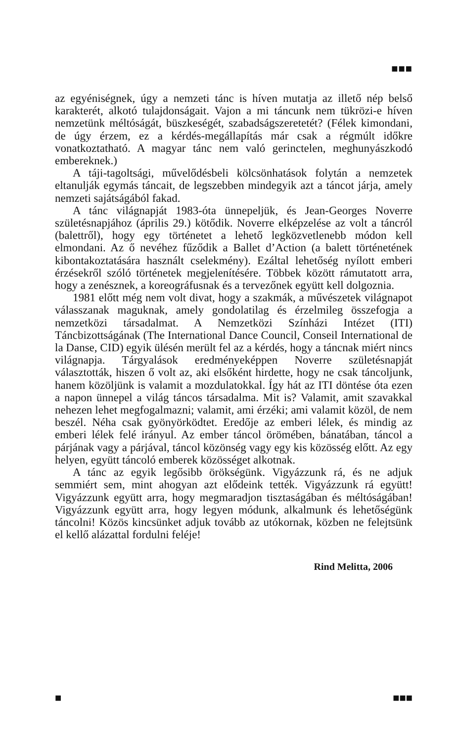■■■
az egyéniségnek, úgy a nemzeti tánc is híven mutatja az illető nép belső karakterét, alkotó tulajdonságait. Vajon a mi táncunk nem tükrözi-e híven nemzetünk méltóságát, büszkeségét, szabadságszeretetét? (Félek kimondani, de úgy érzem, ez a kérdés-megállapítás már csak a régmúlt időkre vonatkoztatható. A magyar tánc nem való gerinctelen, meghunyászkodó embereknek.)
A táji-tagoltsági, művelődésbeli kölcsönhatások folytán a nemzetek eltanulják egymás táncait, de legszebben mindegyik azt a táncot járja, amely nemzeti sajátságából fakad.
A tánc világnapját 1983-óta ünnepeljük, és Jean-Georges Noverre születésnapjához (április 29.) kötődik. Noverre elképzelése az volt a táncról (balettről), hogy egy történetet a lehető legközvetlenebb módon kell elmondani. Az ő nevéhez fűződik a Ballet d’Action (a balett történetének kibontakoztatására használt cselekmény). Ezáltal lehetőség nyílott emberi érzésekről szóló történetek megjelenítésére. Többek között rámutatott arra, hogy a zenésznek, a koreográfusnak és a tervezőnek együtt kell dolgoznia.
1981 előtt még nem volt divat, hogy a szakmák, a művészetek világnapot válasszanak maguknak, amely gondolatilag és érzelmileg összefogja a nemzetközi társadalmat. A Nemzetközi Színházi Intézet (ITI) Táncbizottságának (The International Dance Council, Conseil International de la Danse, CID) egyik ülésén merült fel az a kérdés, hogy a táncnak miért nincs világnapja. Tárgyalások eredményeképpen Noverre születésnapját választották, hiszen ő volt az, aki elsőként hirdette, hogy ne csak táncoljunk, hanem közöljünk is valamit a mozdulatokkal. Így hát az ITI döntése óta ezen a napon ünnepel a világ táncos társadalma. Mit is? Valamit, amit szavakkal nehezen lehet megfogalmazni; valamit, ami érzéki; ami valamit közöl, de nem beszél. Néha csak gyönyörködtet. Eredője az emberi lélek, és mindig az emberi lélek felé irányul. Az ember táncol örömében, bánatában, táncol a párjának vagy a párjával, táncol közönség vagy egy kis közösség előtt. Az egy helyen, együtt táncoló emberek közösséget alkotnak.
A tánc az egyik legősibb örökségünk. Vigyázzunk rá, és ne adjuk semmiért sem, mint ahogyan azt elődeink tették. Vigyázzunk rá együtt! Vigyázzunk együtt arra, hogy megmaradjon tisztaságában és méltóságában! Vigyázzunk együtt arra, hogy legyen módunk, alkalmunk és lehetőségünk táncolni! Közös kincsünket adjuk tovább az utókornak, közben ne felejtsünk el kellő alázattal fordulni feléje!
Rind Melitta, 2006
■ ■■■